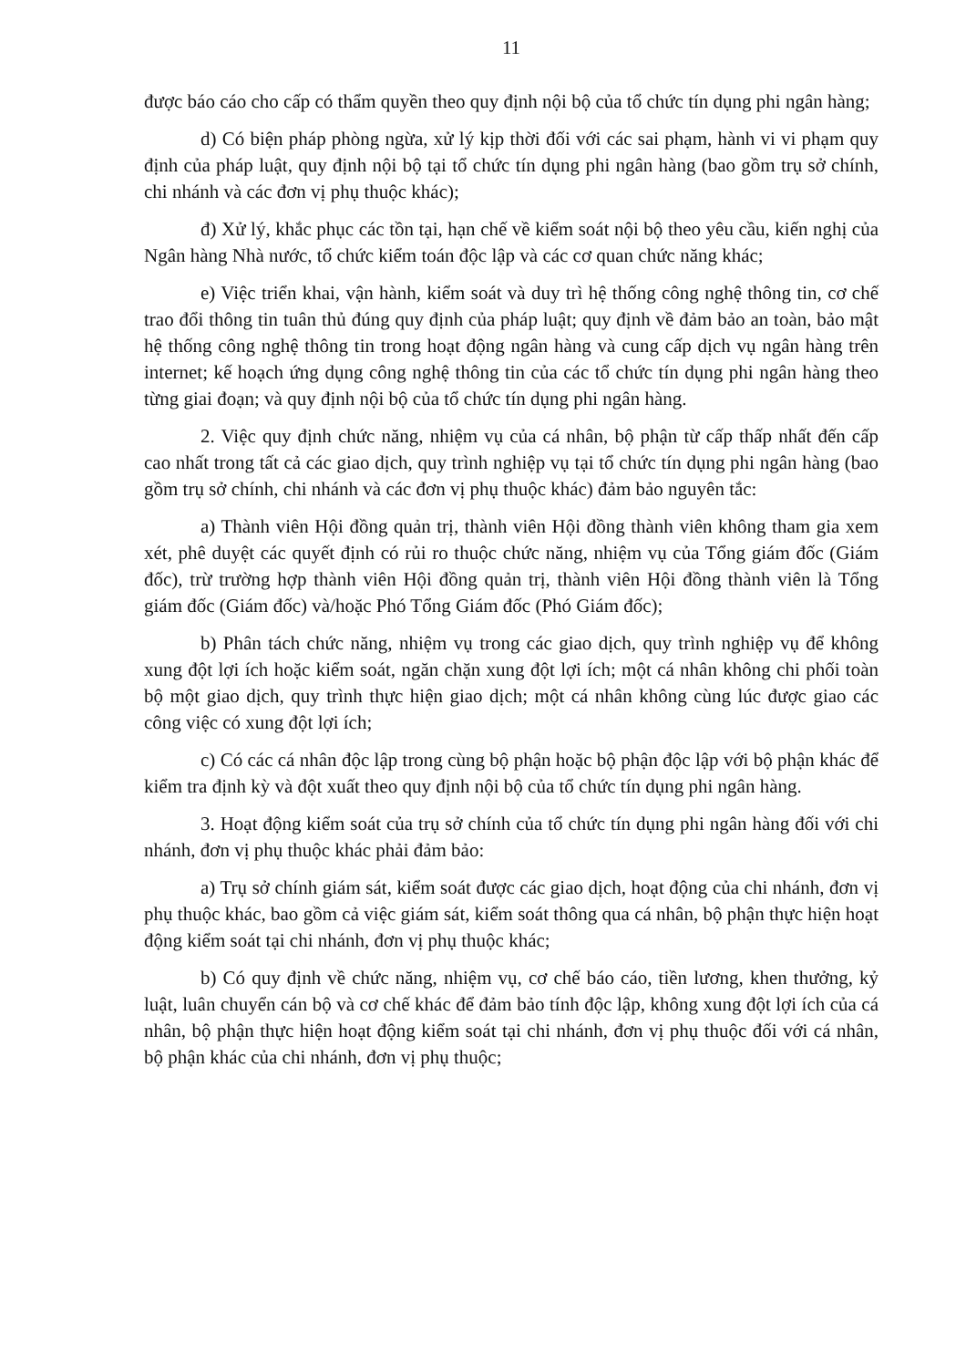11
được báo cáo cho cấp có thẩm quyền theo quy định nội bộ của tổ chức tín dụng phi ngân hàng;
d) Có biện pháp phòng ngừa, xử lý kịp thời đối với các sai phạm, hành vi vi phạm quy định của pháp luật, quy định nội bộ tại tổ chức tín dụng phi ngân hàng (bao gồm trụ sở chính, chi nhánh và các đơn vị phụ thuộc khác);
đ) Xử lý, khắc phục các tồn tại, hạn chế về kiểm soát nội bộ theo yêu cầu, kiến nghị của Ngân hàng Nhà nước, tổ chức kiểm toán độc lập và các cơ quan chức năng khác;
e) Việc triển khai, vận hành, kiểm soát và duy trì hệ thống công nghệ thông tin, cơ chế trao đổi thông tin tuân thủ đúng quy định của pháp luật; quy định về đảm bảo an toàn, bảo mật hệ thống công nghệ thông tin trong hoạt động ngân hàng và cung cấp dịch vụ ngân hàng trên internet; kế hoạch ứng dụng công nghệ thông tin của các tổ chức tín dụng phi ngân hàng theo từng giai đoạn; và quy định nội bộ của tổ chức tín dụng phi ngân hàng.
2. Việc quy định chức năng, nhiệm vụ của cá nhân, bộ phận từ cấp thấp nhất đến cấp cao nhất trong tất cả các giao dịch, quy trình nghiệp vụ tại tổ chức tín dụng phi ngân hàng (bao gồm trụ sở chính, chi nhánh và các đơn vị phụ thuộc khác) đảm bảo nguyên tắc:
a) Thành viên Hội đồng quản trị, thành viên Hội đồng thành viên không tham gia xem xét, phê duyệt các quyết định có rủi ro thuộc chức năng, nhiệm vụ của Tổng giám đốc (Giám đốc), trừ trường hợp thành viên Hội đồng quản trị, thành viên Hội đồng thành viên là Tổng giám đốc (Giám đốc) và/hoặc Phó Tổng Giám đốc (Phó Giám đốc);
b) Phân tách chức năng, nhiệm vụ trong các giao dịch, quy trình nghiệp vụ để không xung đột lợi ích hoặc kiểm soát, ngăn chặn xung đột lợi ích; một cá nhân không chi phối toàn bộ một giao dịch, quy trình thực hiện giao dịch; một cá nhân không cùng lúc được giao các công việc có xung đột lợi ích;
c) Có các cá nhân độc lập trong cùng bộ phận hoặc bộ phận độc lập với bộ phận khác để kiểm tra định kỳ và đột xuất theo quy định nội bộ của tổ chức tín dụng phi ngân hàng.
3. Hoạt động kiểm soát của trụ sở chính của tổ chức tín dụng phi ngân hàng đối với chi nhánh, đơn vị phụ thuộc khác phải đảm bảo:
a) Trụ sở chính giám sát, kiểm soát được các giao dịch, hoạt động của chi nhánh, đơn vị phụ thuộc khác, bao gồm cả việc giám sát, kiểm soát thông qua cá nhân, bộ phận thực hiện hoạt động kiểm soát tại chi nhánh, đơn vị phụ thuộc khác;
b) Có quy định về chức năng, nhiệm vụ, cơ chế báo cáo, tiền lương, khen thưởng, kỷ luật, luân chuyển cán bộ và cơ chế khác để đảm bảo tính độc lập, không xung đột lợi ích của cá nhân, bộ phận thực hiện hoạt động kiểm soát tại chi nhánh, đơn vị phụ thuộc đối với cá nhân, bộ phận khác của chi nhánh, đơn vị phụ thuộc;